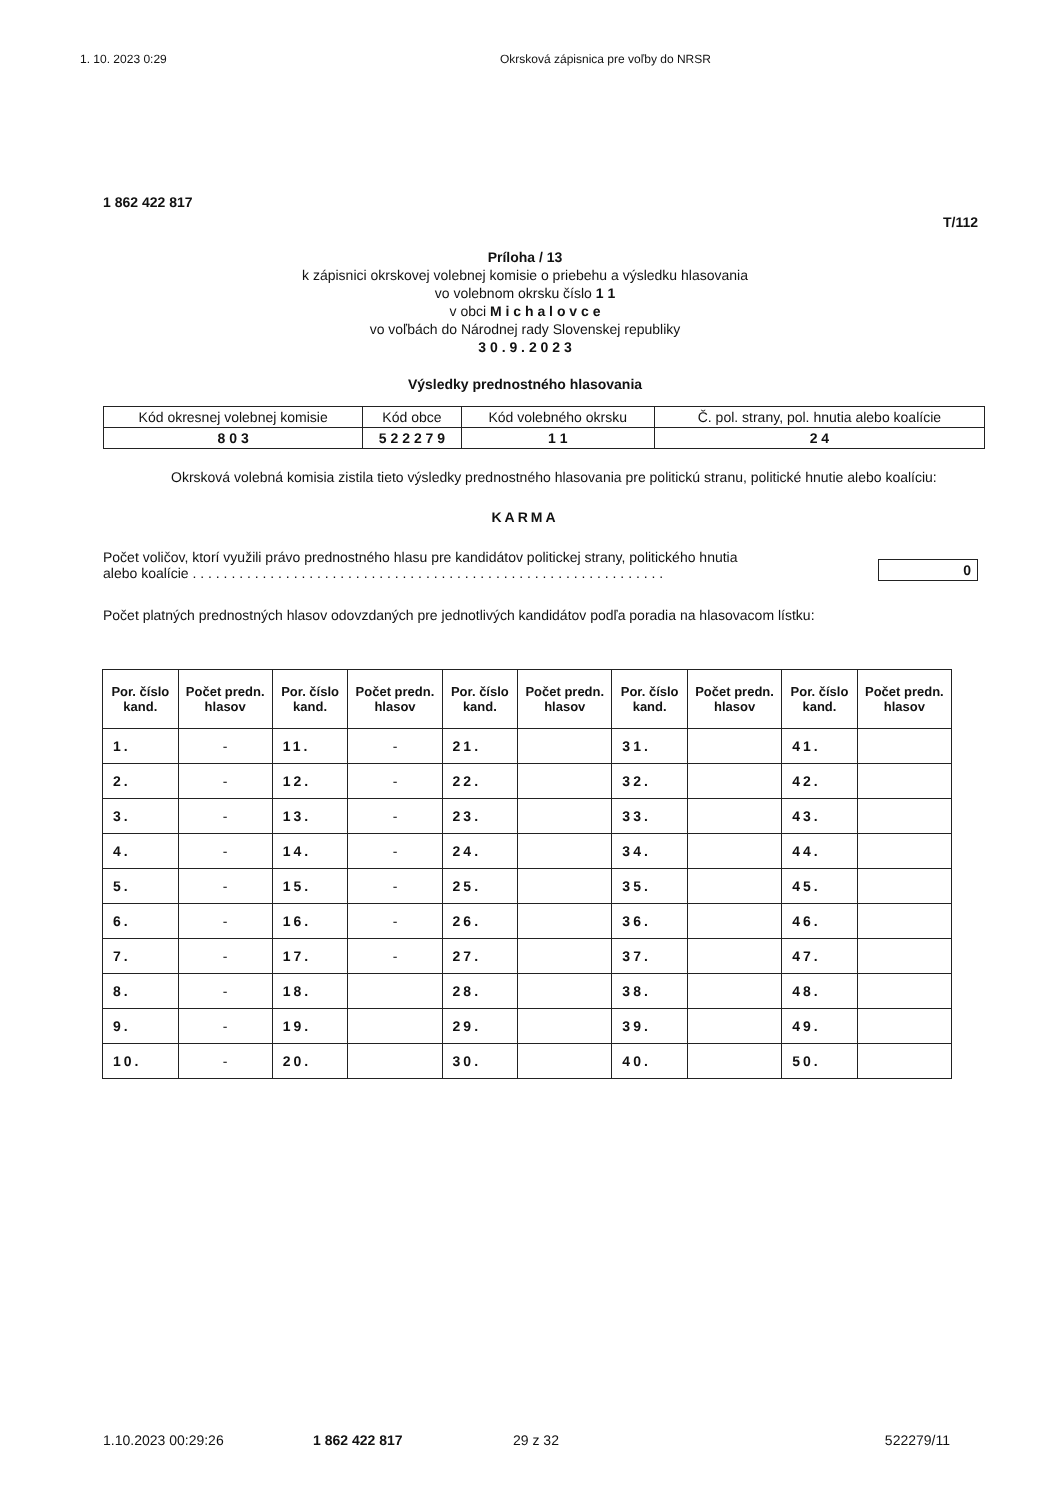1. 10. 2023 0:29 Okrsková zápisnica pre voľby do NRSR
1 862 422 817
T/112
Príloha / 13
k zápisnici okrskovej volebnej komisie o priebehu a výsledku hlasovania
vo volebnom okrsku číslo 1 1
v obci M i c h a l o v c e
vo voľbách do Národnej rady Slovenskej republiky
3 0 . 9 . 2 0 2 3
Výsledky prednostného hlasovania
| Kód okresnej volebnej komisie | Kód obce | Kód volebného okrsku | Č. pol. strany, pol. hnutia alebo koalície |
| 8 0 3 | 5 2 2 2 7 9 | 1 1 | 2 4 |
Okrsková volebná komisia zistila tieto výsledky prednostného hlasovania pre politickú stranu, politické hnutie alebo koalíciu:
KARMA
Počet voličov, ktorí využili právo prednostného hlasu pre kandidátov politickej strany, politického hnutia
alebo koalície . . . . . . . . . . . . . . . . . . . . . . . . . . . . . . . . . . . . . . . . . . . . . . . . . . . . . . . . . . . . .
0
Počet platných prednostných hlasov odovzdaných pre jednotlivých kandidátov podľa poradia na hlasovacom lístku:
| Por. číslo kand. | Počet predn. hlasov | Por. číslo kand. | Počet predn. hlasov | Por. číslo kand. | Počet predn. hlasov | Por. číslo kand. | Počet predn. hlasov | Por. číslo kand. | Počet predn. hlasov |
| --- | --- | --- | --- | --- | --- | --- | --- | --- | --- |
| 1. | - | 11. | - | 21. | | 31. | | 41. | |
| 2. | - | 12. | - | 22. | | 32. | | 42. | |
| 3. | - | 13. | - | 23. | | 33. | | 43. | |
| 4. | - | 14. | - | 24. | | 34. | | 44. | |
| 5. | - | 15. | - | 25. | | 35. | | 45. | |
| 6. | - | 16. | - | 26. | | 36. | | 46. | |
| 7. | - | 17. | - | 27. | | 37. | | 47. | |
| 8. | - | 18. | | 28. | | 38. | | 48. | |
| 9. | - | 19. | | 29. | | 39. | | 49. | |
| 10. | - | 20. | | 30. | | 40. | | 50. | |
1.10.2023 00:29:26 1 862 422 817 29 z 32 522279/11